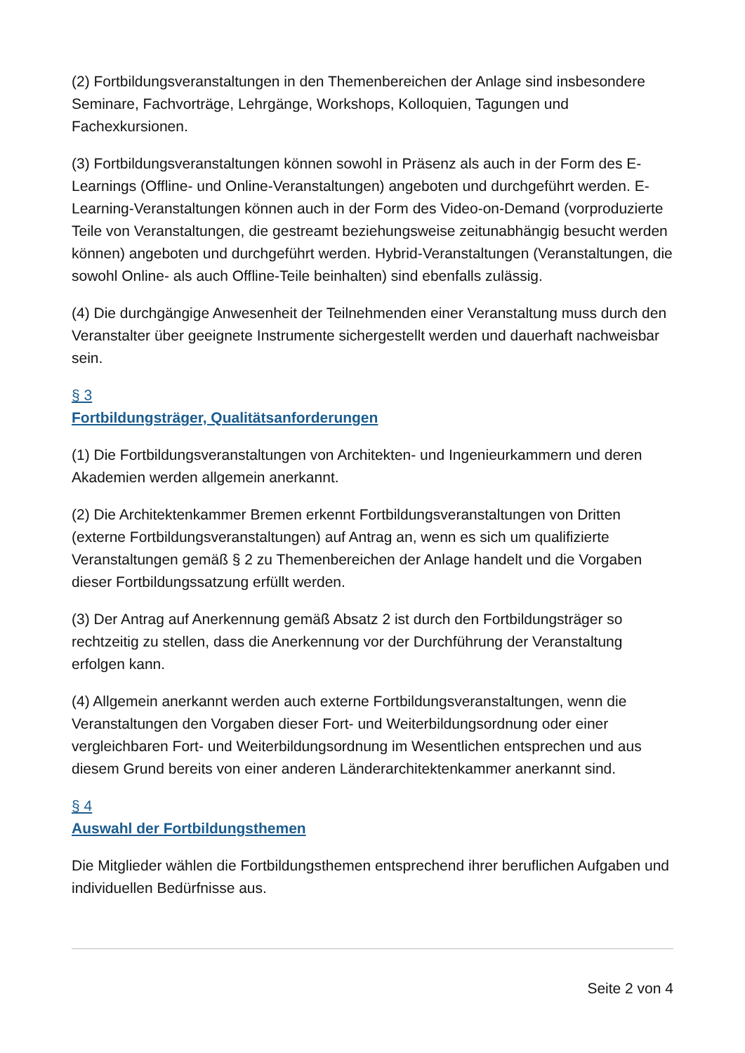(2) Fortbildungsveranstaltungen in den Themenbereichen der Anlage sind insbesondere Seminare, Fachvorträge, Lehrgänge, Workshops, Kolloquien, Tagungen und Fachexkursionen.
(3) Fortbildungsveranstaltungen können sowohl in Präsenz als auch in der Form des E-Learnings (Offline- und Online-Veranstaltungen) angeboten und durchgeführt werden. E-Learning-Veranstaltungen können auch in der Form des Video-on-Demand (vorproduzierte Teile von Veranstaltungen, die gestreamt beziehungsweise zeitunabhängig besucht werden können) angeboten und durchgeführt werden. Hybrid-Veranstaltungen (Veranstaltungen, die sowohl Online- als auch Offline-Teile beinhalten) sind ebenfalls zulässig.
(4) Die durchgängige Anwesenheit der Teilnehmenden einer Veranstaltung muss durch den Veranstalter über geeignete Instrumente sichergestellt werden und dauerhaft nachweisbar sein.
§ 3
Fortbildungsträger, Qualitätsanforderungen
(1) Die Fortbildungsveranstaltungen von Architekten- und Ingenieurkammern und deren Akademien werden allgemein anerkannt.
(2) Die Architektenkammer Bremen erkennt Fortbildungsveranstaltungen von Dritten (externe Fortbildungsveranstaltungen) auf Antrag an, wenn es sich um qualifizierte Veranstaltungen gemäß § 2 zu Themenbereichen der Anlage handelt und die Vorgaben dieser Fortbildungssatzung erfüllt werden.
(3) Der Antrag auf Anerkennung gemäß Absatz 2 ist durch den Fortbildungsträger so rechtzeitig zu stellen, dass die Anerkennung vor der Durchführung der Veranstaltung erfolgen kann.
(4) Allgemein anerkannt werden auch externe Fortbildungsveranstaltungen, wenn die Veranstaltungen den Vorgaben dieser Fort- und Weiterbildungsordnung oder einer vergleichbaren Fort- und Weiterbildungsordnung im Wesentlichen entsprechen und aus diesem Grund bereits von einer anderen Länderarchitektenkammer anerkannt sind.
§ 4
Auswahl der Fortbildungsthemen
Die Mitglieder wählen die Fortbildungsthemen entsprechend ihrer beruflichen Aufgaben und individuellen Bedürfnisse aus.
Seite 2 von 4